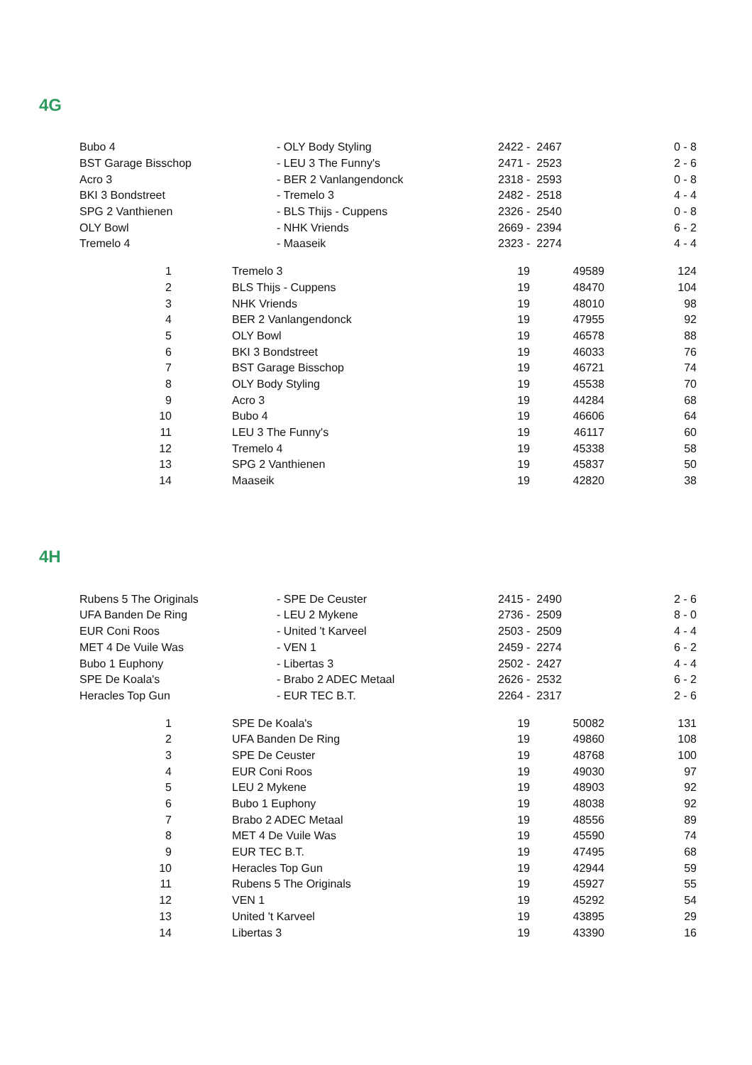4G
| Bubo 4 | - OLY Body Styling | 2422 - 2467 | 0 - 8 |
| BST Garage Bisschop | - LEU 3 The Funny's | 2471 - 2523 | 2 - 6 |
| Acro 3 | - BER 2 Vanlangendonck | 2318 - 2593 | 0 - 8 |
| BKI 3 Bondstreet | - Tremelo 3 | 2482 - 2518 | 4 - 4 |
| SPG 2 Vanthienen | - BLS Thijs - Cuppens | 2326 - 2540 | 0 - 8 |
| OLY Bowl | - NHK Vriends | 2669 - 2394 | 6 - 2 |
| Tremelo 4 | - Maaseik | 2323 - 2274 | 4 - 4 |
| 1 | Tremelo 3 | 19 | 49589 | 124 |
| 2 | BLS Thijs - Cuppens | 19 | 48470 | 104 |
| 3 | NHK Vriends | 19 | 48010 | 98 |
| 4 | BER 2 Vanlangendonck | 19 | 47955 | 92 |
| 5 | OLY Bowl | 19 | 46578 | 88 |
| 6 | BKI 3 Bondstreet | 19 | 46033 | 76 |
| 7 | BST Garage Bisschop | 19 | 46721 | 74 |
| 8 | OLY Body Styling | 19 | 45538 | 70 |
| 9 | Acro 3 | 19 | 44284 | 68 |
| 10 | Bubo 4 | 19 | 46606 | 64 |
| 11 | LEU 3 The Funny's | 19 | 46117 | 60 |
| 12 | Tremelo 4 | 19 | 45338 | 58 |
| 13 | SPG 2 Vanthienen | 19 | 45837 | 50 |
| 14 | Maaseik | 19 | 42820 | 38 |
4H
| Rubens 5 The Originals | - SPE De Ceuster | 2415 - 2490 | 2 - 6 |
| UFA Banden De Ring | - LEU 2 Mykene | 2736 - 2509 | 8 - 0 |
| EUR Coni Roos | - United 't Karveel | 2503 - 2509 | 4 - 4 |
| MET 4 De Vuile Was | - VEN 1 | 2459 - 2274 | 6 - 2 |
| Bubo 1 Euphony | - Libertas 3 | 2502 - 2427 | 4 - 4 |
| SPE De Koala's | - Brabo 2 ADEC Metaal | 2626 - 2532 | 6 - 2 |
| Heracles Top Gun | - EUR TEC B.T. | 2264 - 2317 | 2 - 6 |
| 1 | SPE De Koala's | 19 | 50082 | 131 |
| 2 | UFA Banden De Ring | 19 | 49860 | 108 |
| 3 | SPE De Ceuster | 19 | 48768 | 100 |
| 4 | EUR Coni Roos | 19 | 49030 | 97 |
| 5 | LEU 2 Mykene | 19 | 48903 | 92 |
| 6 | Bubo 1 Euphony | 19 | 48038 | 92 |
| 7 | Brabo 2 ADEC Metaal | 19 | 48556 | 89 |
| 8 | MET 4 De Vuile Was | 19 | 45590 | 74 |
| 9 | EUR TEC B.T. | 19 | 47495 | 68 |
| 10 | Heracles Top Gun | 19 | 42944 | 59 |
| 11 | Rubens 5 The Originals | 19 | 45927 | 55 |
| 12 | VEN 1 | 19 | 45292 | 54 |
| 13 | United 't Karveel | 19 | 43895 | 29 |
| 14 | Libertas 3 | 19 | 43390 | 16 |